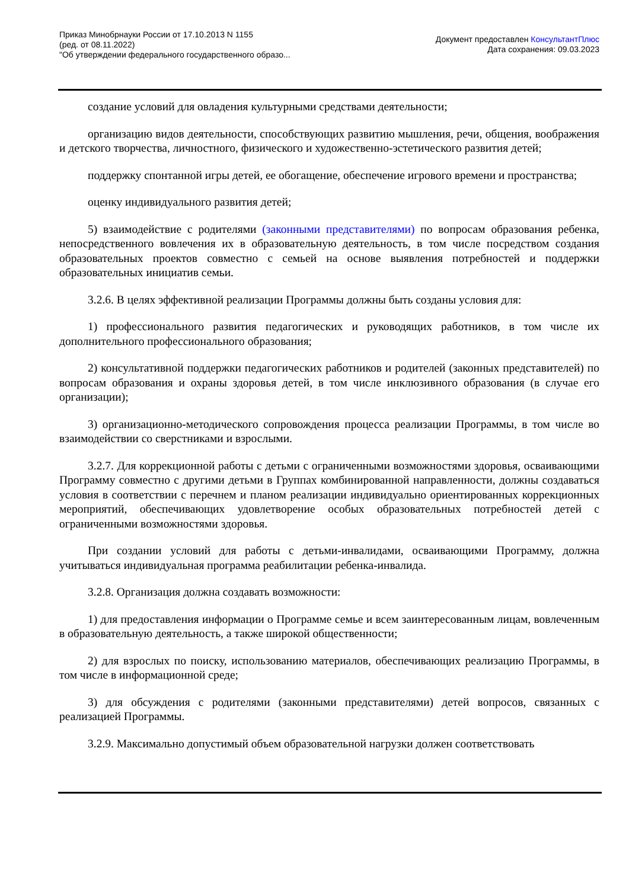Приказ Минобрнауки России от 17.10.2013 N 1155
(ред. от 08.11.2022)
"Об утверждении федерального государственного образо...
Документ предоставлен КонсультантПлюс
Дата сохранения: 09.03.2023
создание условий для овладения культурными средствами деятельности;
организацию видов деятельности, способствующих развитию мышления, речи, общения, воображения и детского творчества, личностного, физического и художественно-эстетического развития детей;
поддержку спонтанной игры детей, ее обогащение, обеспечение игрового времени и пространства;
оценку индивидуального развития детей;
5) взаимодействие с родителями (законными представителями) по вопросам образования ребенка, непосредственного вовлечения их в образовательную деятельность, в том числе посредством создания образовательных проектов совместно с семьей на основе выявления потребностей и поддержки образовательных инициатив семьи.
3.2.6. В целях эффективной реализации Программы должны быть созданы условия для:
1) профессионального развития педагогических и руководящих работников, в том числе их дополнительного профессионального образования;
2) консультативной поддержки педагогических работников и родителей (законных представителей) по вопросам образования и охраны здоровья детей, в том числе инклюзивного образования (в случае его организации);
3) организационно-методического сопровождения процесса реализации Программы, в том числе во взаимодействии со сверстниками и взрослыми.
3.2.7. Для коррекционной работы с детьми с ограниченными возможностями здоровья, осваивающими Программу совместно с другими детьми в Группах комбинированной направленности, должны создаваться условия в соответствии с перечнем и планом реализации индивидуально ориентированных коррекционных мероприятий, обеспечивающих удовлетворение особых образовательных потребностей детей с ограниченными возможностями здоровья.
При создании условий для работы с детьми-инвалидами, осваивающими Программу, должна учитываться индивидуальная программа реабилитации ребенка-инвалида.
3.2.8. Организация должна создавать возможности:
1) для предоставления информации о Программе семье и всем заинтересованным лицам, вовлеченным в образовательную деятельность, а также широкой общественности;
2) для взрослых по поиску, использованию материалов, обеспечивающих реализацию Программы, в том числе в информационной среде;
3) для обсуждения с родителями (законными представителями) детей вопросов, связанных с реализацией Программы.
3.2.9. Максимально допустимый объем образовательной нагрузки должен соответствовать